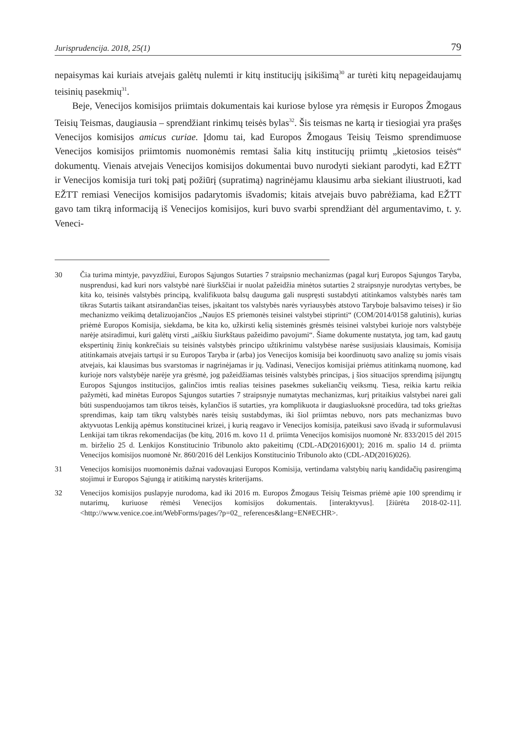Jurisprudencija. 2018, 25(1) 79
nepaisymas kai kuriais atvejais galėtų nulemti ir kitų institucijų įsikišimą<sup>30</sup> ar turėti kitų nepageidaujamų teisinių pasekmių<sup>31</sup>.
Beje, Venecijos komisijos priimtais dokumentais kai kuriose bylose yra rėmęsis ir Europos Žmogaus Teisių Teismas, daugiausia – sprendžiant rinkimų teisės bylas<sup>32</sup>. Šis teismas ne kartą ir tiesiogiai yra prašęs Venecijos komisijos amicus curiae. Įdomu tai, kad Europos Žmogaus Teisių Teismo sprendimuose Venecijos komisijos priimtomis nuomonėmis remtasi šalia kitų institucijų priimtų „kietosios teisės“ dokumentų. Vienais atvejais Venecijos komisijos dokumentai buvo nurodyti siekiant parodyti, kad EŽTT ir Venecijos komisija turi tokį patį požiūrį (supratimą) nagrinėjamu klausimu arba siekiant iliustruoti, kad EŽTT remiasi Venecijos komisijos padarytomis išvadomis; kitais atvejais buvo pabrėžiama, kad EŽTT gavo tam tikrą informaciją iš Venecijos komisijos, kuri buvo svarbi sprendžiant dėl argumentavimo, t. y. Veneci-
30 Čia turima mintyje, pavyzdžiui, Europos Sąjungos Sutarties 7 straipsnio mechanizmas (pagal kurį Europos Sąjungos Taryba, nusprendusi, kad kuri nors valstybė narė šiurkščiai ir nuolat pažeidžia minėtos sutarties 2 straipsnyje nurodytas vertybes, be kita ko, teisinės valstybės principą, kvalifikuota balsų dauguma gali nuspręsti sustabdyti atitinkamos valstybės narės tam tikras Sutartis taikant atsirandančias teises, įskaitant tos valstybės narės vyriausybės atstovo Taryboje balsavimo teises) ir šio mechanizmo veikimą detalizuojančios „Naujos ES priemonės teisinei valstybei stiprinti“ (COM/2014/0158 galutinis), kurias priėmė Europos Komisija, siekdama, be kita ko, užkirsti kelią sisteminės grėsmės teisinei valstybei kurioje nors valstybėje narėje atsiradimui, kuri galėtų virsti „aiškiu šiurkštaus pažeidimo pavojumi“. Šiame dokumente nustatyta, jog tam, kad gautų ekspertinių žinių konkrečiais su teisinės valstybės principo užtikrinimu valstybėse narėse susijusiais klausimais, Komisija atitinkamais atvejais tartųsi ir su Europos Taryba ir (arba) jos Venecijos komisija bei koordinuotų savo analizę su jomis visais atvejais, kai klausimas bus svarstomas ir nagrinėjamas ir jų. Vadinasi, Venecijos komisijai priėmus atitinkamą nuomonę, kad kurioje nors valstybėje narėje yra grėsmė, jog pažeidžiamas teisinės valstybės principas, į šios situacijos sprendimą įsijungtų Europos Sąjungos institucijos, galinčios imtis realias teisines pasekmes sukeliančių veiksmų. Tiesa, reikia kartu reikia pažymėti, kad minėtas Europos Sąjungos sutarties 7 straipsnyje numatytas mechanizmas, kurį pritaikius valstybei narei gali būti suspenduojamos tam tikros teisės, kylančios iš sutarties, yra komplikuota ir daugiasluoksnė procedūra, tad toks griežtas sprendimas, kaip tam tikrų valstybės narės teisių sustabdymas, iki šiol priimtas nebuvo, nors pats mechanizmas buvo aktyvuotas Lenkiją apėmus konstitucinei krizei, į kurią reagavo ir Venecijos komisija, pateikusi savo išvadą ir suformulavusi Lenkijai tam tikras rekomendacijas (be kitų, 2016 m. kovo 11 d. priimta Venecijos komisijos nuomonė Nr. 833/2015 dėl 2015 m. birželio 25 d. Lenkijos Konstitucinio Tribunolo akto pakeitimų (CDL-AD(2016)001); 2016 m. spalio 14 d. priimta Venecijos komisijos nuomonė Nr. 860/2016 dėl Lenkijos Konstitucinio Tribunolo akto (CDL-AD(2016)026).
31 Venecijos komisijos nuomonėmis dažnai vadovaujasi Europos Komisija, vertindama valstybių narių kandidačių pasirengimą stojimui ir Europos Sąjungą ir atitikimą narystės kriterijams.
32 Venecijos komisijos puslapyje nurodoma, kad iki 2016 m. Europos Žmogaus Teisių Teismas priėmė apie 100 sprendimų ir nutarimų, kuriuose rėmėsi Venecijos komisijos dokumentais. [interaktyvus]. [žiūrėta 2018-02-11]. <http://www.venice.coe.int/WebForms/pages/?p=02_ references&lang=EN#ECHR>.